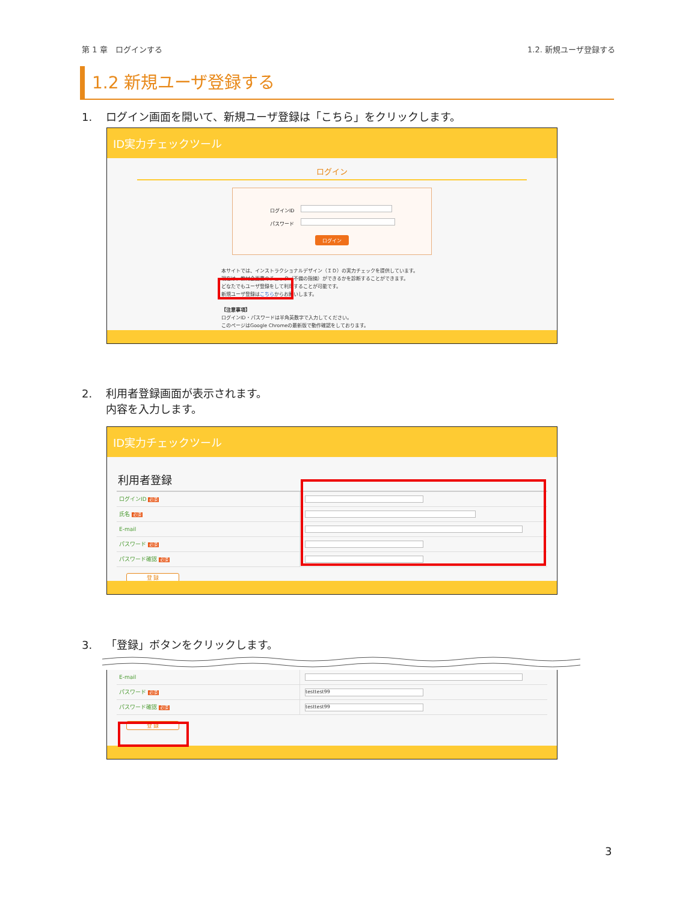第 1 章　ログインする 1.2. 新規ユーザ登録する
1.2 新規ユーザ登録する
1. ログイン画面を開いて、新規ユーザ登録は「こちら」をクリックします。
ID実力チェックツール
ログイン
ログインID
パスワード
ログイン
本サイトでは、インストラクショナルデザイン（ＩＤ）の実力チェックを提供しています。
現在は、教材企画書のチェック（不備の指摘）ができるかを診断することができます。
どなたでもユーザ登録をして利用することが可能です。
新規ユーザ登録はこちらからお願いします。
【注意事項】
ログインID・パスワードは半角英数字で入力してください。
このページはGoogle Chromeの最新版で動作確認をしております。
2. 利用者登録画面が表示されます。
内容を入力します。
ID実力チェックツール
利用者登録
ログインID 必須
氏名 必須
E-mail
パスワード 必須
パスワード確認 必須
登 録
3. 「登録」ボタンをクリックします。
E-mail
パスワード 必須
testtest99
パスワード確認 必須
testtest99
登 録
3